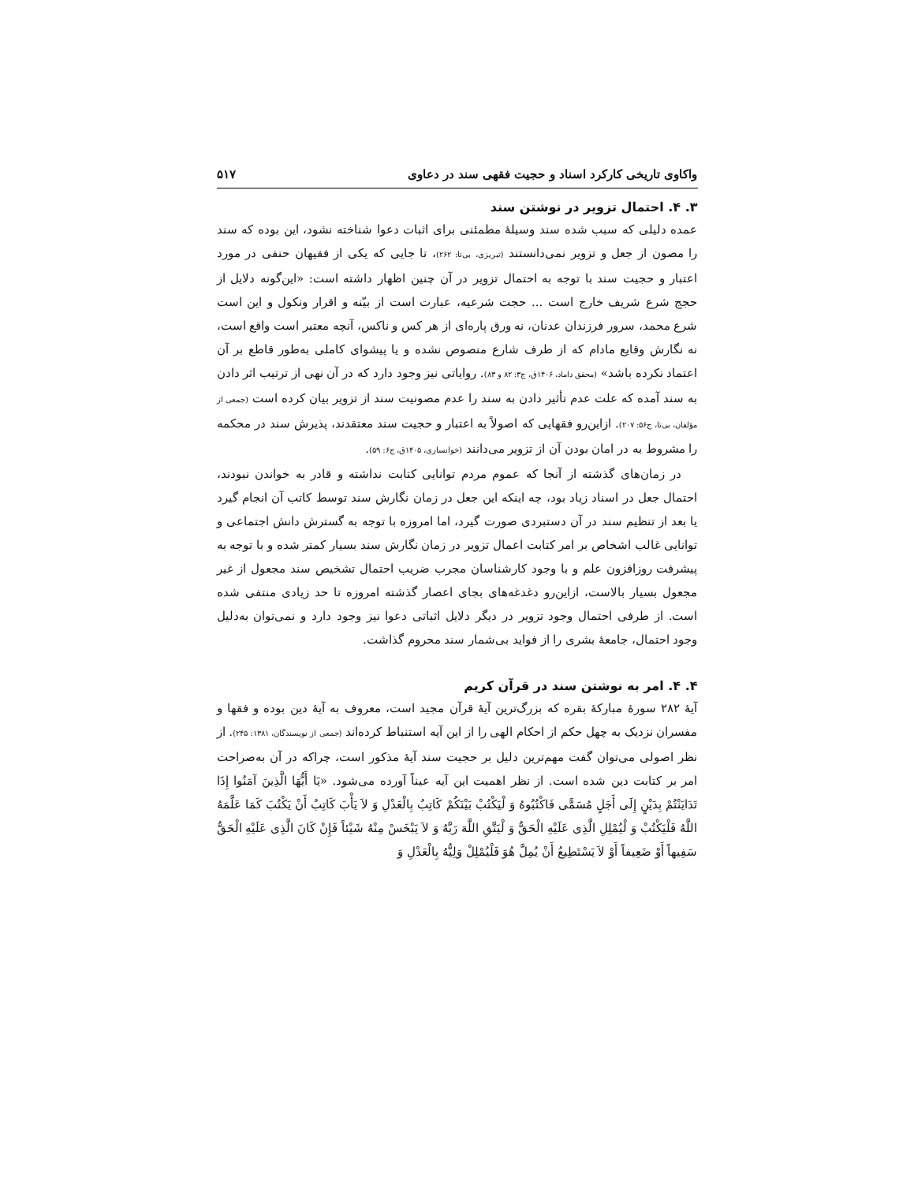واکاوی تاریخی کارکرد اسناد و حجیت فقهی سند در دعاوی ۵۱۷
۳. ۴. احتمال تزویر در نوشتن سند
عمده دلیلی که سبب شده سند وسیلۀ مطمئنی برای اثبات دعوا شناخته نشود، این بوده که سند را مصون از جعل و تزویر نمی‌دانستند (تبریزی، بی‌تا: ۲۶۲)، تا جایی که یکی از فقیهان حنفی در مورد اعتبار و حجیت سند با توجه به احتمال تزویر در آن چنین اظهار داشته است: «این‌گونه دلایل از حجج شرع شریف خارج است ... حجت شرعیه، عبارت است از بیّنه و اقرار ونکول و این است شرع محمد، سرور فرزندان عدنان، نه ورق پاره‌ای از هر کس و ناکس، آنچه معتبر است واقع است، نه نگارش وقایع مادام که از طرف شارع منصوص نشده و یا پیشوای کاملی به‌طور قاطع بر آن اعتماد نکرده باشد» (محقق داماد، ۱۴۰۶ق، ج۳: ۸۲ و ۸۳). روایاتی نیز وجود دارد که در آن نهی از ترتیب اثر دادن به سند آمده که علت عدم تأثیر دادن به سند را عدم مصونیت سند از تزویر بیان کرده است (جمعی از مؤلفان، بی‌تا، ج۵۶: ۲۰۷). ازاین‌رو فقهایی که اصولاً به اعتبار و حجیت سند معتقدند، پذیرش سند در محکمه را مشروط به در امان بودن آن از تزویر می‌دانند (خوانساری، ۱۴۰۵ق، ج۶: ۵۹).
در زمان‌های گذشته از آنجا که عموم مردم توانایی کتابت نداشته و قادر به خواندن نبودند، احتمال جعل در اسناد زیاد بود، چه اینکه این جعل در زمان نگارش سند توسط کاتب آن انجام گیرد یا بعد از تنظیم سند در آن دستبردی صورت گیرد، اما امروزه با توجه به گسترش دانش اجتماعی و توانایی غالب اشخاص بر امر کتابت اعمال تزویر در زمان نگارش سند بسیار کمتر شده و با توجه به پیشرفت روزافزون علم و با وجود کارشناسان مجرب ضریب احتمال تشخیص سند مجعول از غیر مجعول بسیار بالاست، ازاین‌رو دغدغه‌های بجای اعصار گذشته امروزه تا حد زیادی منتفی شده است. از طرفی احتمال وجود تزویر در دیگر دلایل اثباتی دعوا نیز وجود دارد و نمی‌توان به‌دلیل وجود احتمال، جامعۀ بشری را از فواید بی‌شمار سند محروم گذاشت.
۴. ۴. امر به نوشتن سند در قرآن کریم
آیۀ ۲۸۲ سورۀ مبارکۀ بقره که بزرگ‌ترین آیۀ قرآن مجید است، معروف به آیۀ دین بوده و فقها و مفسران نزدیک به چهل حکم از احکام الهی را از این آیه استنباط کرده‌اند (جمعی از نویسندگان، ۱۳۸۱: ۲۴۵). از نظر اصولی می‌توان گفت مهم‌ترین دلیل بر حجیت سند آیۀ مذکور است، چراکه در آن به‌صراحت امر بر کتابت دین شده است. از نظر اهمیت این آیه عیناً آورده می‌شود. «یَا أَیُّهَا الَّذِینَ آمَنُوا إِذَا تَدَایَنْتُمْ بِدَیْنٍ إِلَى أَجَلٍ مُسَمًّى فَاکْتُبُوهُ وَ لْیَکْتُبْ بَیْنَکُمْ کَاتِبٌ بِالْعَدْلِ وَ لاَ یَأْبَ کَاتِبٌ أَنْ یَکْتُبَ کَمَا عَلَّمَهُ اللَّهُ فَلْیَکْتُبْ وَ لْیُمْلِلِ الَّذِی عَلَیْهِ الْحَقُّ وَ لْیَتَّقِ اللَّهَ رَبَّهُ وَ لاَ یَبْخَسْ مِنْهُ شَیْئاً فَإِنْ کَانَ الَّذِی عَلَیْهِ الْحَقُّ سَفِیهاً أَوْ ضَعِیفاً أَوْ لاَ یَسْتَطِیعُ أَنْ یُمِلَّ هُوَ فَلْیُمْلِلْ وَلِیُّهُ بِالْعَدْلِ وَ